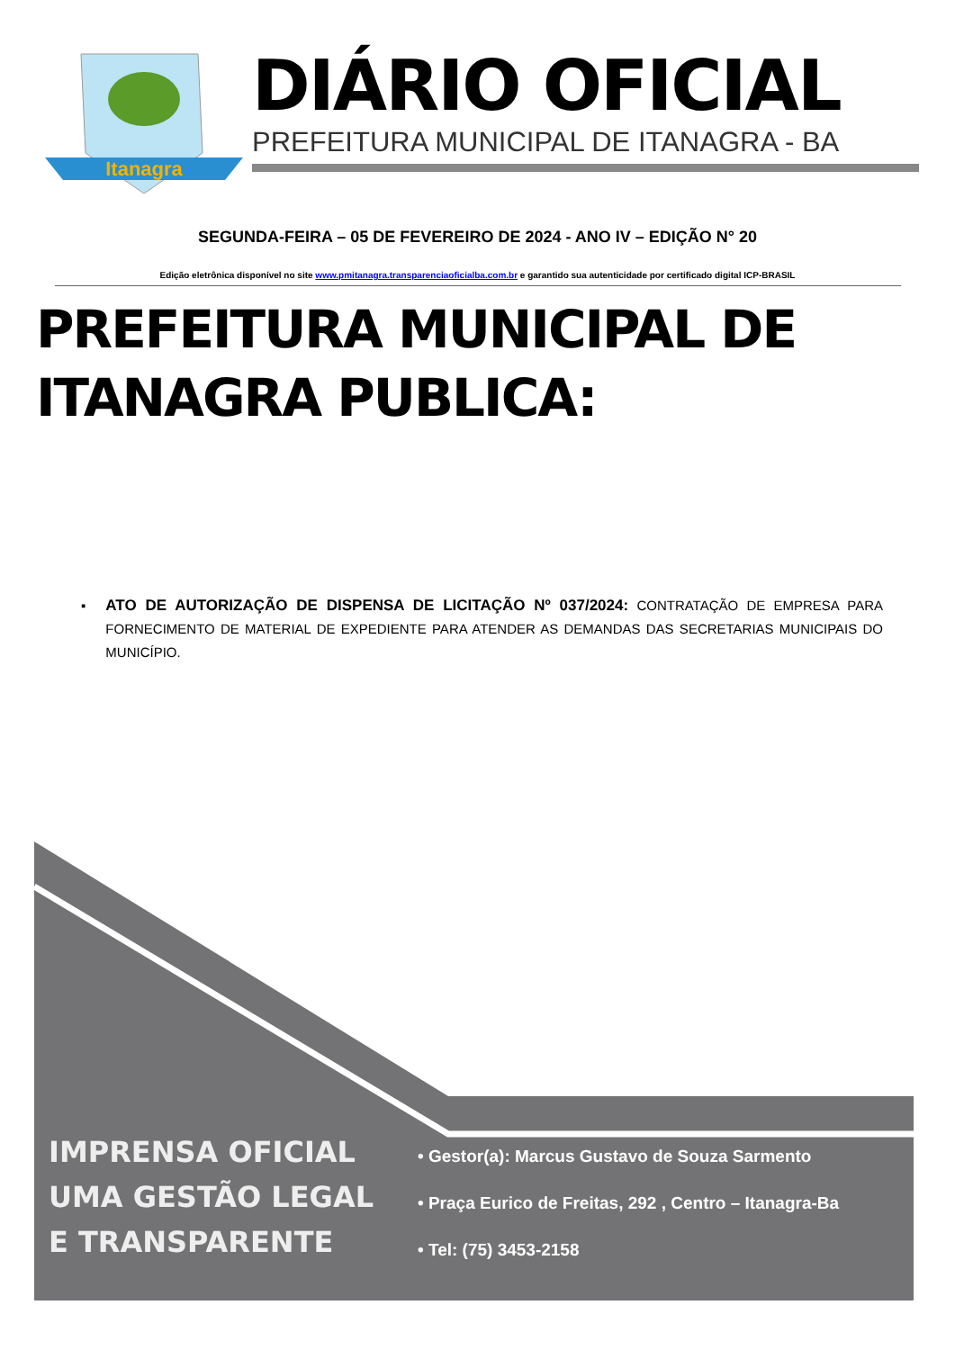Itanagra
DIÁRIO OFICIAL
PREFEITURA MUNICIPAL DE ITANAGRA - BA
SEGUNDA-FEIRA – 05 DE FEVEREIRO DE 2024 - ANO IV – EDIÇÃO N° 20
Edição eletrônica disponível no site www.pmitanagra.transparenciaoficialba.com.br e garantido sua autenticidade por certificado digital ICP-BRASIL
PREFEITURA MUNICIPAL DE ITANAGRA PUBLICA:
▪ ATO DE AUTORIZAÇÃO DE DISPENSA DE LICITAÇÃO Nº 037/2024: CONTRATAÇÃO DE EMPRESA PARA FORNECIMENTO DE MATERIAL DE EXPEDIENTE PARA ATENDER AS DEMANDAS DAS SECRETARIAS MUNICIPAIS DO MUNICÍPIO.
IMPRENSA OFICIAL
UMA GESTÃO LEGAL
E TRANSPARENTE
• Gestor(a): Marcus Gustavo de Souza Sarmento
• Praça Eurico de Freitas, 292 , Centro – Itanagra-Ba
• Tel: (75) 3453-2158